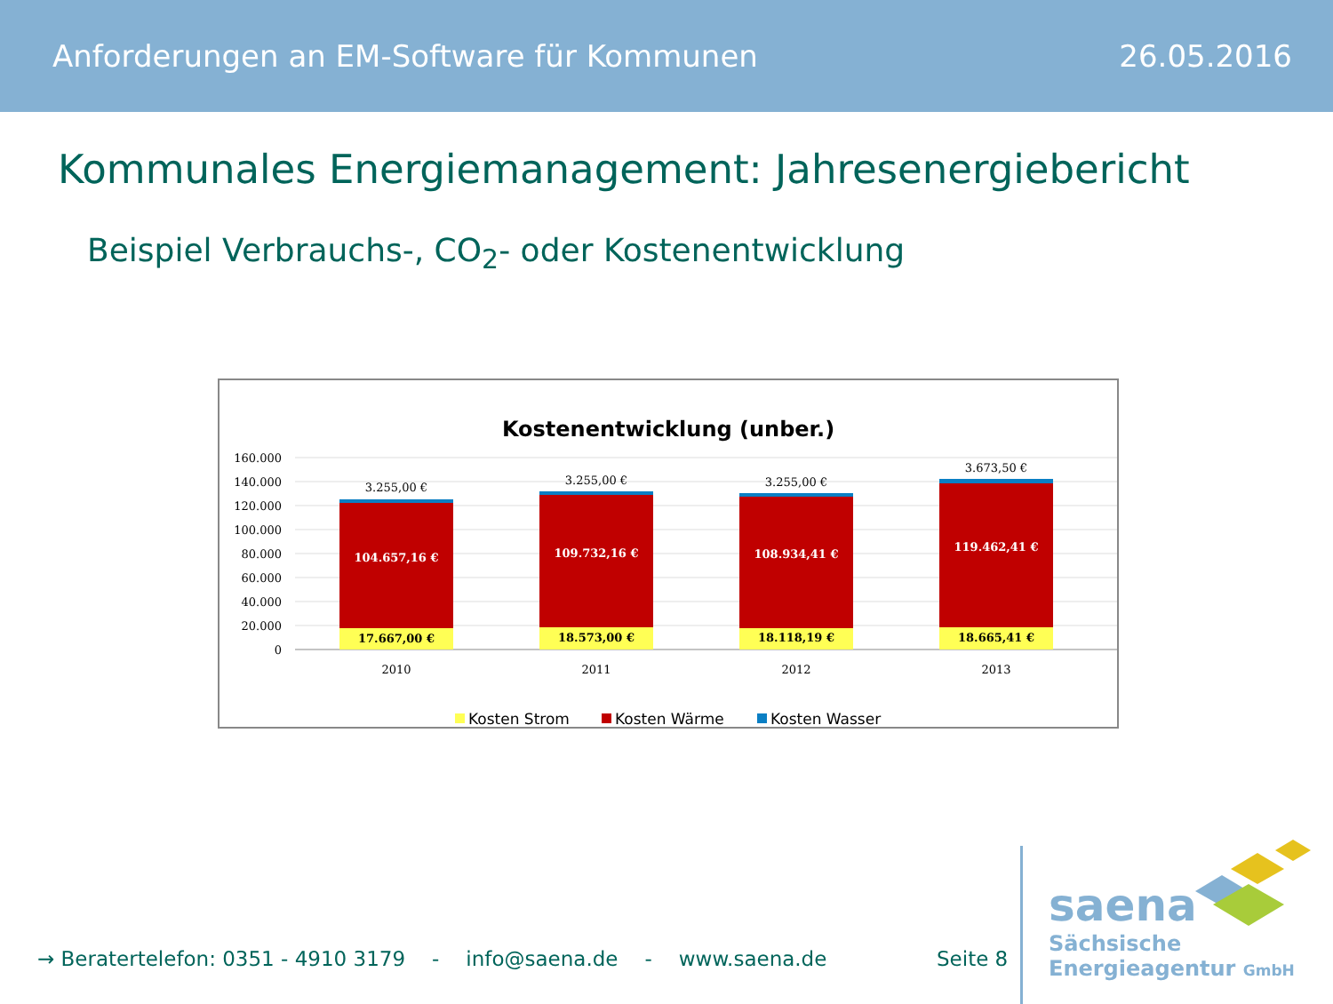Anforderungen an EM-Software für Kommunen 26.05.2016
Kommunales Energiemanagement: Jahresenergiebericht
Beispiel Verbrauchs-, CO<sub>2</sub>- oder Kostenentwicklung
Kostenentwicklung (unber.)
160.000
140.000
120.000
100.000
80.000
60.000
40.000
20.000
0
17.667,00 €
18.573,00 €
18.118,19 €
18.665,41 €
104.657,16 €
109.732,16 €
108.934,41 €
119.462,41 €
3.255,00 €
3.255,00 €
3.255,00 €
3.673,50 €
2010
2011
2012
2013
Kosten Strom
Kosten Wärme
Kosten Wasser
→ Beratertelefon: 0351 - 4910 3179 - info@saena.de - www.saena.de
Seite 8
saena
Sächsische
Energieagentur GmbH